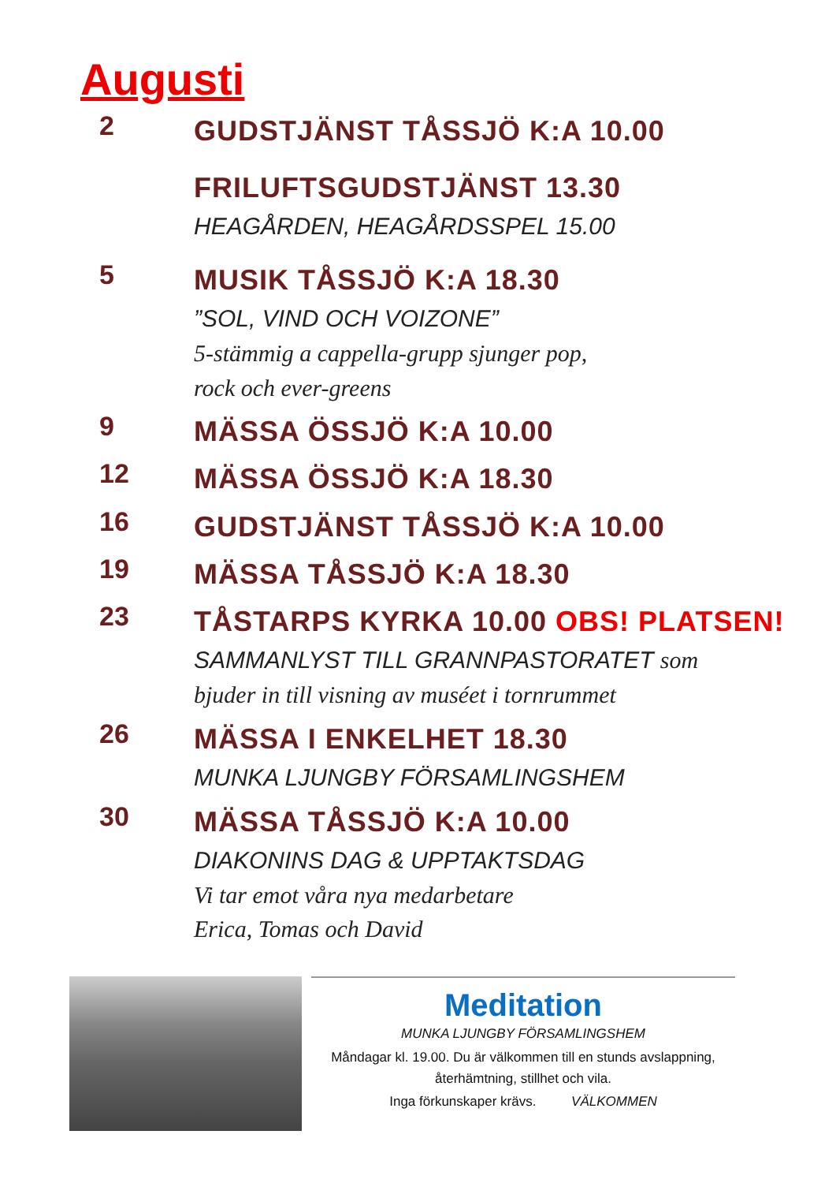Augusti
2
GUDSTJÄNST TÅSSJÖ K:A 10.00
FRILUFTSGUDSTJÄNST 13.30
HEAGÅRDEN, HEAGÅRDSSPEL 15.00
5
MUSIK TÅSSJÖ K:A 18.30
”SOL, VIND OCH VOIZONE”
5-stämmig a cappella-grupp sjunger pop,
rock och ever-greens
9
MÄSSA ÖSSJÖ K:A 10.00
12
MÄSSA ÖSSJÖ K:A 18.30
16
GUDSTJÄNST TÅSSJÖ K:A 10.00
19
MÄSSA TÅSSJÖ K:A 18.30
23
TÅSTARPS KYRKA 10.00 OBS! PLATSEN!
SAMMANLYST TILL GRANNPASTORATET som
bjuder in till visning av muséet i tornrummet
26
MÄSSA I ENKELHET 18.30
MUNKA LJUNGBY FÖRSAMLINGSHEM
30
MÄSSA TÅSSJÖ K:A 10.00
DIAKONINS DAG & UPPTAKTSDAG
Vi tar emot våra nya medarbetare
Erica, Tomas och David
Meditation
MUNKA LJUNGBY FÖRSAMLINGSHEM
Måndagar kl. 19.00. Du är välkommen till en stunds avslappning,
återhämtning, stillhet och vila.
Inga förkunskaper krävs. VÄLKOMMEN